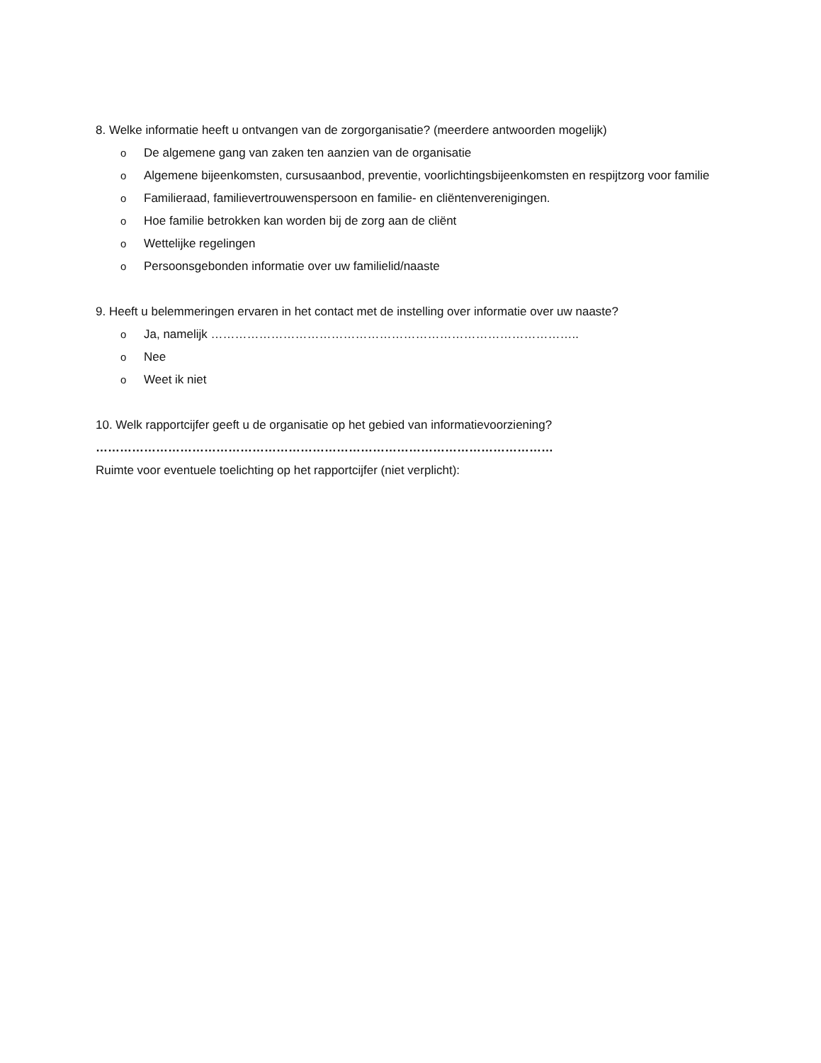8. Welke informatie heeft u ontvangen van de zorgorganisatie? (meerdere antwoorden mogelijk)
o De algemene gang van zaken ten aanzien van de organisatie
o Algemene bijeenkomsten, cursusaanbod, preventie, voorlichtingsbijeenkomsten en respijtzorg voor familie
o Familieraad, familievertrouwenspersoon en familie- en cliëntenverenigingen.
o Hoe familie betrokken kan worden bij de zorg aan de cliënt
o Wettelijke regelingen
o Persoonsgebonden informatie over uw familielid/naaste
9. Heeft u belemmeringen ervaren in het contact met de instelling over informatie over uw naaste?
o Ja, namelijk ………………………………………………………………………………..
o Nee
o Weet ik niet
10. Welk rapportcijfer geeft u de organisatie op het gebied van informatievoorziening?
……………………………………………………………………………………………………
Ruimte voor eventuele toelichting op het rapportcijfer (niet verplicht):